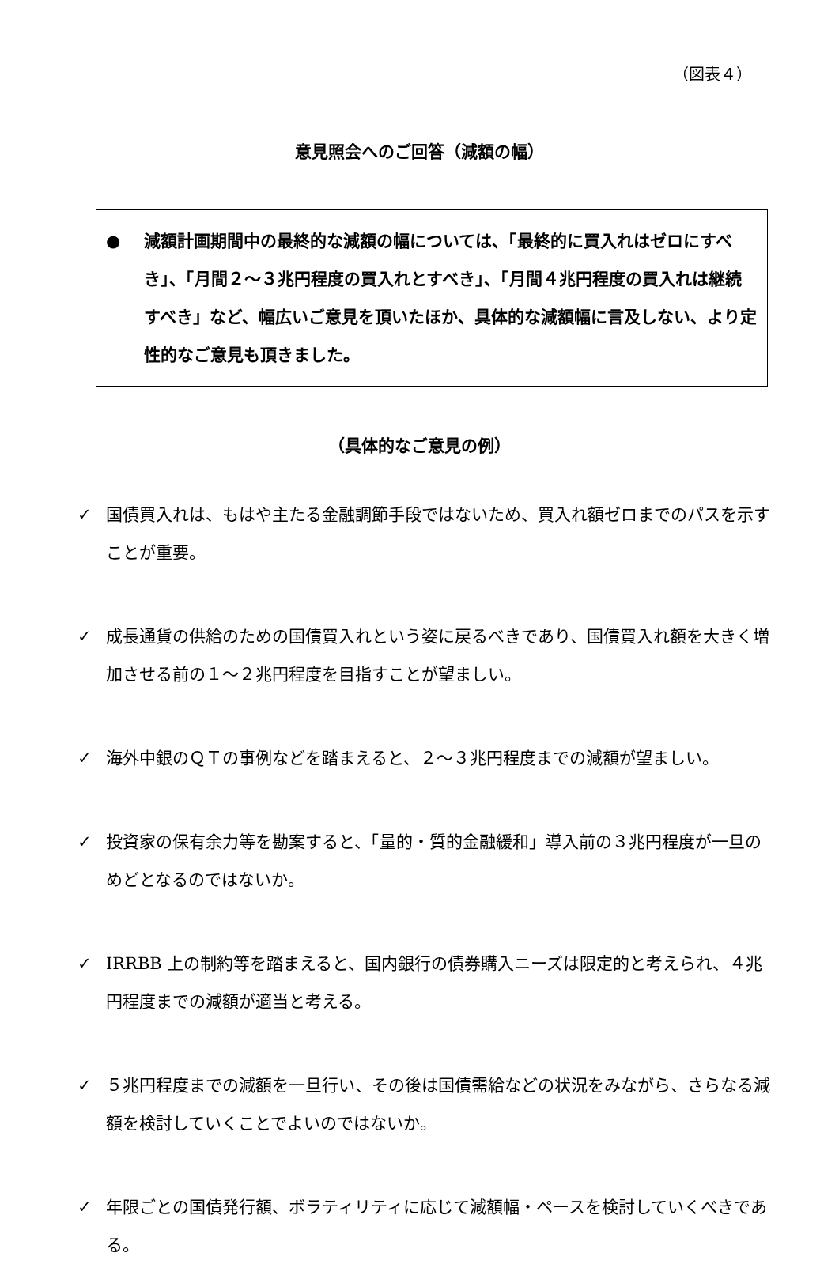（図表４）
意見照会へのご回答（減額の幅）
● 減額計画期間中の最終的な減額の幅については、「最終的に買入れはゼロにすべき」、「月間２～３兆円程度の買入れとすべき」、「月間４兆円程度の買入れは継続すべき」など、幅広いご意見を頂いたほか、具体的な減額幅に言及しない、より定性的なご意見も頂きました。
（具体的なご意見の例）
✓ 国債買入れは、もはや主たる金融調節手段ではないため、買入れ額ゼロまでのパスを示すことが重要。
✓ 成長通貨の供給のための国債買入れという姿に戻るべきであり、国債買入れ額を大きく増加させる前の１～２兆円程度を目指すことが望ましい。
✓ 海外中銀のＱＴの事例などを踏まえると、２～３兆円程度までの減額が望ましい。
✓ 投資家の保有余力等を勘案すると、「量的・質的金融緩和」導入前の３兆円程度が一旦のめどとなるのではないか。
✓ IRRBB 上の制約等を踏まえると、国内銀行の債券購入ニーズは限定的と考えられ、４兆円程度までの減額が適当と考える。
✓ ５兆円程度までの減額を一旦行い、その後は国債需給などの状況をみながら、さらなる減額を検討していくことでよいのではないか。
✓ 年限ごとの国債発行額、ボラティリティに応じて減額幅・ペースを検討していくべきである。